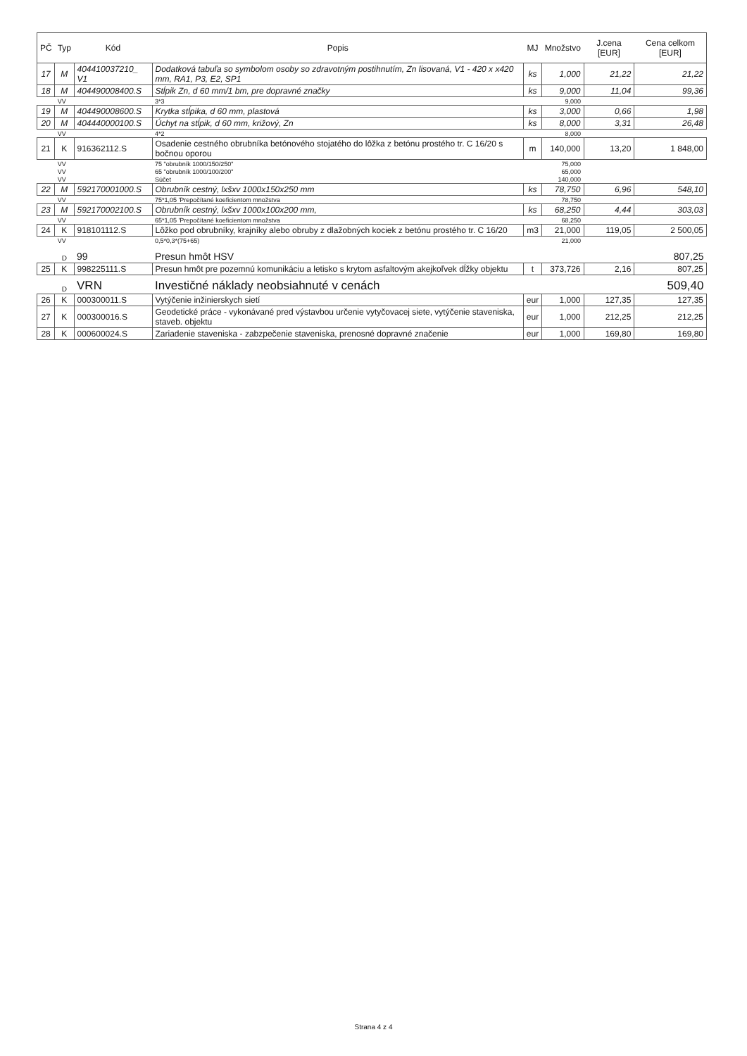| PČ | Typ | Kód | Popis | MJ | Množstvo | J.cena [EUR] | Cena celkom [EUR] |
| --- | --- | --- | --- | --- | --- | --- | --- |
| 17 | M | 404410037210_ V1 | Dodatková tabuľa so symbolom osoby so zdravotným postihnutím, Zn lisovaná, V1 - 420 x x420 mm, RA1, P3, E2, SP1 | ks | 1,000 | 21,22 | 21,22 |
| 18 | M | 404490008400.S | Stĺpik Zn, d 60 mm/1 bm, pre dopravné značky | ks | 9,000 | 11,04 | 99,36 |
| | VV | | 3*3 | | 9,000 | | |
| 19 | M | 404490008600.S | Krytka stĺpika, d 60 mm, plastová | ks | 3,000 | 0,66 | 1,98 |
| 20 | M | 404440000100.S | Úchyt na stĺpik, d 60 mm, križový, Zn | ks | 8,000 | 3,31 | 26,48 |
| | VV | | 4*2 | | 8,000 | | |
| 21 | K | 916362112.S | Osadenie cestného obrubníka betónového stojatého do lôžka z betónu prostého tr. C 16/20 s bočnou oporou | m | 140,000 | 13,20 | 1 848,00 |
| | VV | | 75 "obrubník 1000/150/250" | | 75,000 | | |
| | VV | | 65 "obrubník 1000/100/200" | | 65,000 | | |
| | VV | | Súčet | | 140,000 | | |
| 22 | M | 592170001000.S | Obrubník cestný, lxšxv 1000x150x250 mm | ks | 78,750 | 6,96 | 548,10 |
| | VV | | 75*1,05 'Prepočítané koeficientom množstva | | 78,750 | | |
| 23 | M | 592170002100.S | Obrubník cestný, lxšxv 1000x100x200 mm, | ks | 68,250 | 4,44 | 303,03 |
| | VV | | 65*1,05 'Prepočítané koeficientom množstva | | 68,250 | | |
| 24 | K | 918101112.S | Lôžko pod obrubníky, krajníky alebo obruby z dlažobných kociek z betónu prostého tr. C 16/20 | m3 | 21,000 | 119,05 | 2 500,05 |
| | VV | | 0,5*0,3*(75+65) | | 21,000 | | |
| | D | 99 | Presun hmôt HSV | | | | 807,25 |
| 25 | K | 998225111.S | Presun hmôt pre pozemnú komunikáciu a letisko s krytom asfaltovým akejkoľvek dĺžky objektu | t | 373,726 | 2,16 | 807,25 |
| | D | VRN | Investičné náklady neobsiahnuté v cenách | | | | 509,40 |
| 26 | K | 000300011.S | Vytýčenie inžinierskych sietí | eur | 1,000 | 127,35 | 127,35 |
| 27 | K | 000300016.S | Geodetické práce - vykonávané pred výstavbou určenie vytyčovacej siete, vytýčenie staveniska, staveb. objektu | eur | 1,000 | 212,25 | 212,25 |
| 28 | K | 000600024.S | Zariadenie staveniska - zabzpečenie staveniska, prenosné dopravné značenie | eur | 1,000 | 169,80 | 169,80 |
Strana 4 z 4